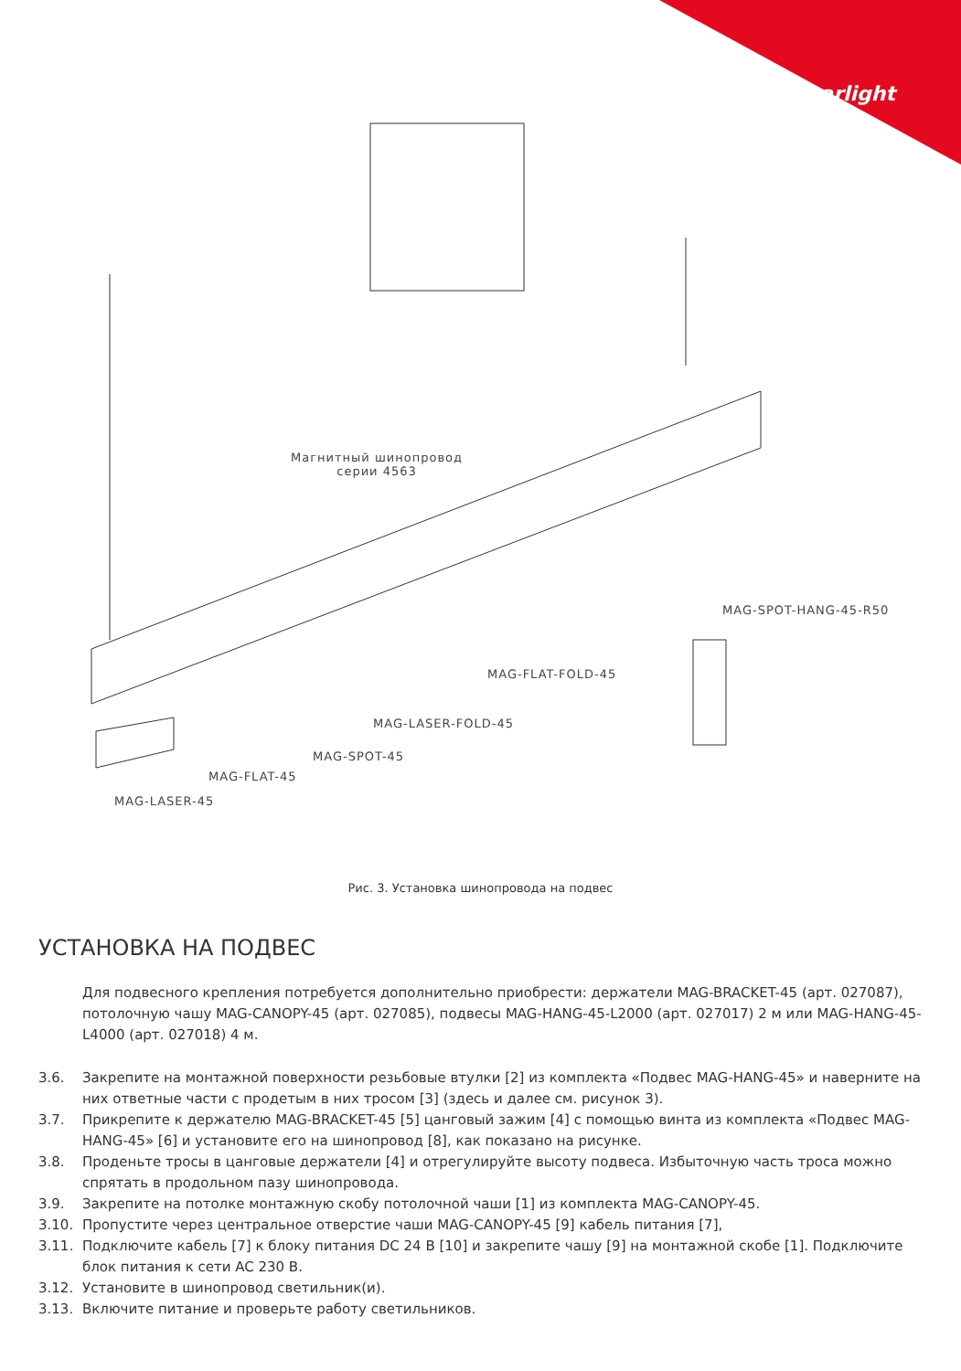arlight
Магнитный шинопровод
серии 4563
MAG-SPOT-HANG-45-R50
MAG-FLAT-FOLD-45
MAG-LASER-FOLD-45
MAG-SPOT-45
MAG-FLAT-45
MAG-LASER-45
Рис. 3. Установка шинопровода на подвес
УСТАНОВКА НА ПОДВЕС
Для подвесного крепления потребуется дополнительно приобрести: держатели MAG-BRACKET-45 (арт. 027087), потолочную чашу MAG-CANOPY-45 (арт. 027085), подвесы MAG-HANG-45-L2000 (арт. 027017) 2 м или MAG-HANG-45-L4000 (арт. 027018) 4 м.
3.6. Закрепите на монтажной поверхности резьбовые втулки [2] из комплекта «Подвес MAG-HANG-45» и наверните на них ответные части с продетым в них тросом [3] (здесь и далее см. рисунок 3).
3.7. Прикрепите к держателю MAG-BRACKET-45 [5] цанговый зажим [4] с помощью винта из комплекта «Подвес MAG-HANG-45» [6] и установите его на шинопровод [8], как показано на рисунке.
3.8. Проденьте тросы в цанговые держатели [4] и отрегулируйте высоту подвеса. Избыточную часть троса можно спрятать в продольном пазу шинопровода.
3.9. Закрепите на потолке монтажную скобу потолочной чаши [1] из комплекта MAG-CANOPY-45.
3.10. Пропустите через центральное отверстие чаши MAG-CANOPY-45 [9] кабель питания [7],
3.11. Подключите кабель [7] к блоку питания DC 24 В [10] и закрепите чашу [9] на монтажной скобе [1]. Подключите блок питания к сети AC 230 В.
3.12. Установите в шинопровод светильник(и).
3.13. Включите питание и проверьте работу светильников.